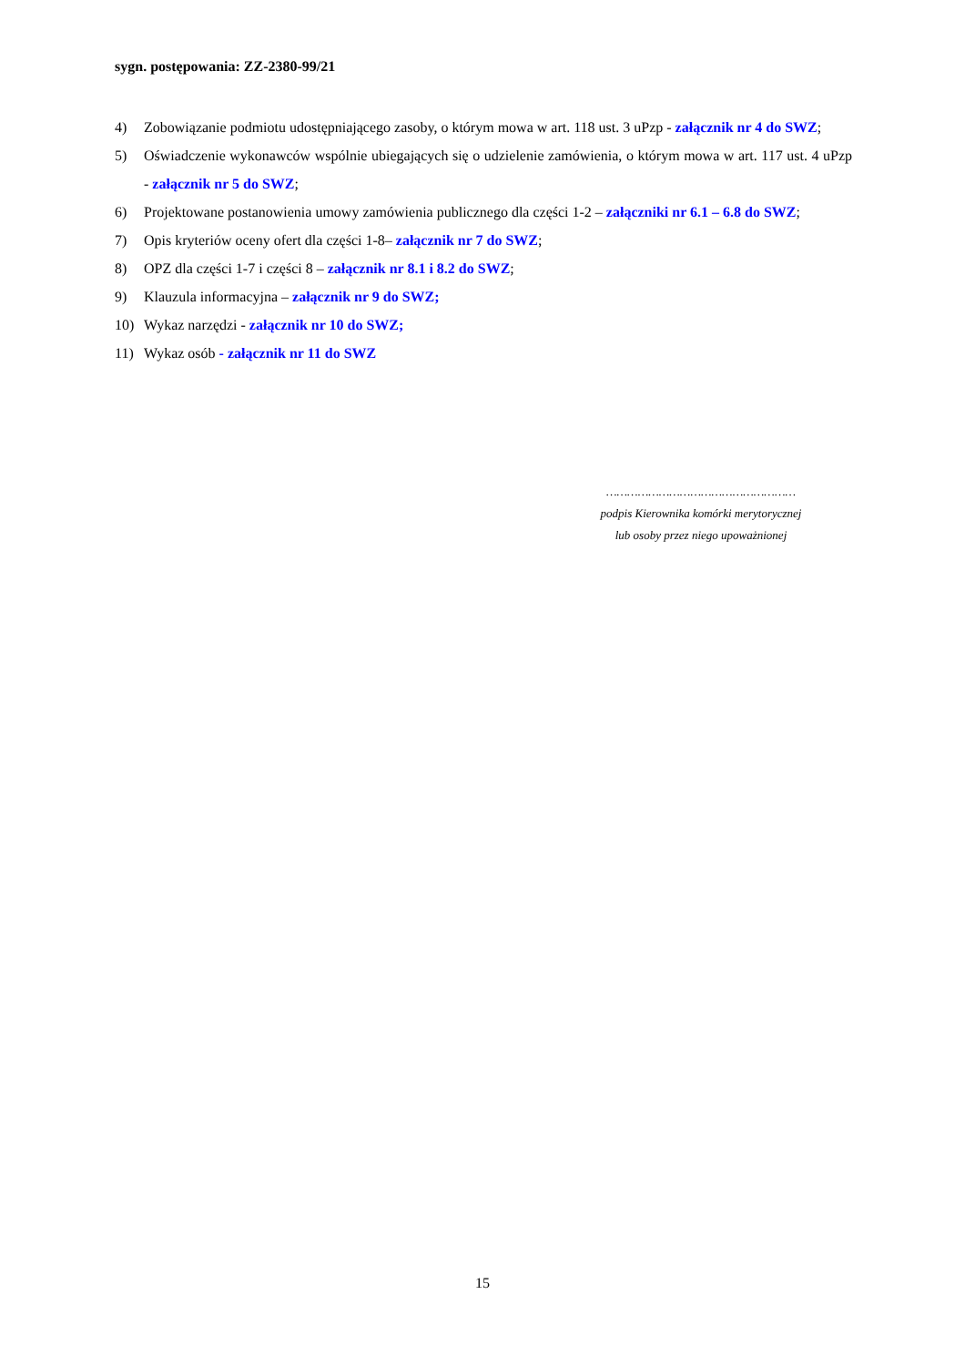sygn. postępowania: ZZ-2380-99/21
4) Zobowiązanie podmiotu udostępniającego zasoby, o którym mowa w art. 118 ust. 3 uPzp - załącznik nr 4 do SWZ;
5) Oświadczenie wykonawców wspólnie ubiegających się o udzielenie zamówienia, o którym mowa w art. 117 ust. 4 uPzp - załącznik nr 5 do SWZ;
6) Projektowane postanowienia umowy zamówienia publicznego dla części 1-2 – załączniki nr 6.1 – 6.8 do SWZ;
7) Opis kryteriów oceny ofert dla części 1-8– załącznik nr 7 do SWZ;
8) OPZ dla części 1-7 i części 8 – załącznik nr 8.1 i 8.2 do SWZ;
9) Klauzula informacyjna – załącznik nr 9 do SWZ;
10) Wykaz narzędzi - załącznik nr 10 do SWZ;
11) Wykaz osób - załącznik nr 11 do SWZ
………………………………………………
podpis Kierownika komórki merytorycznej
lub osoby przez niego upoważnionej
15